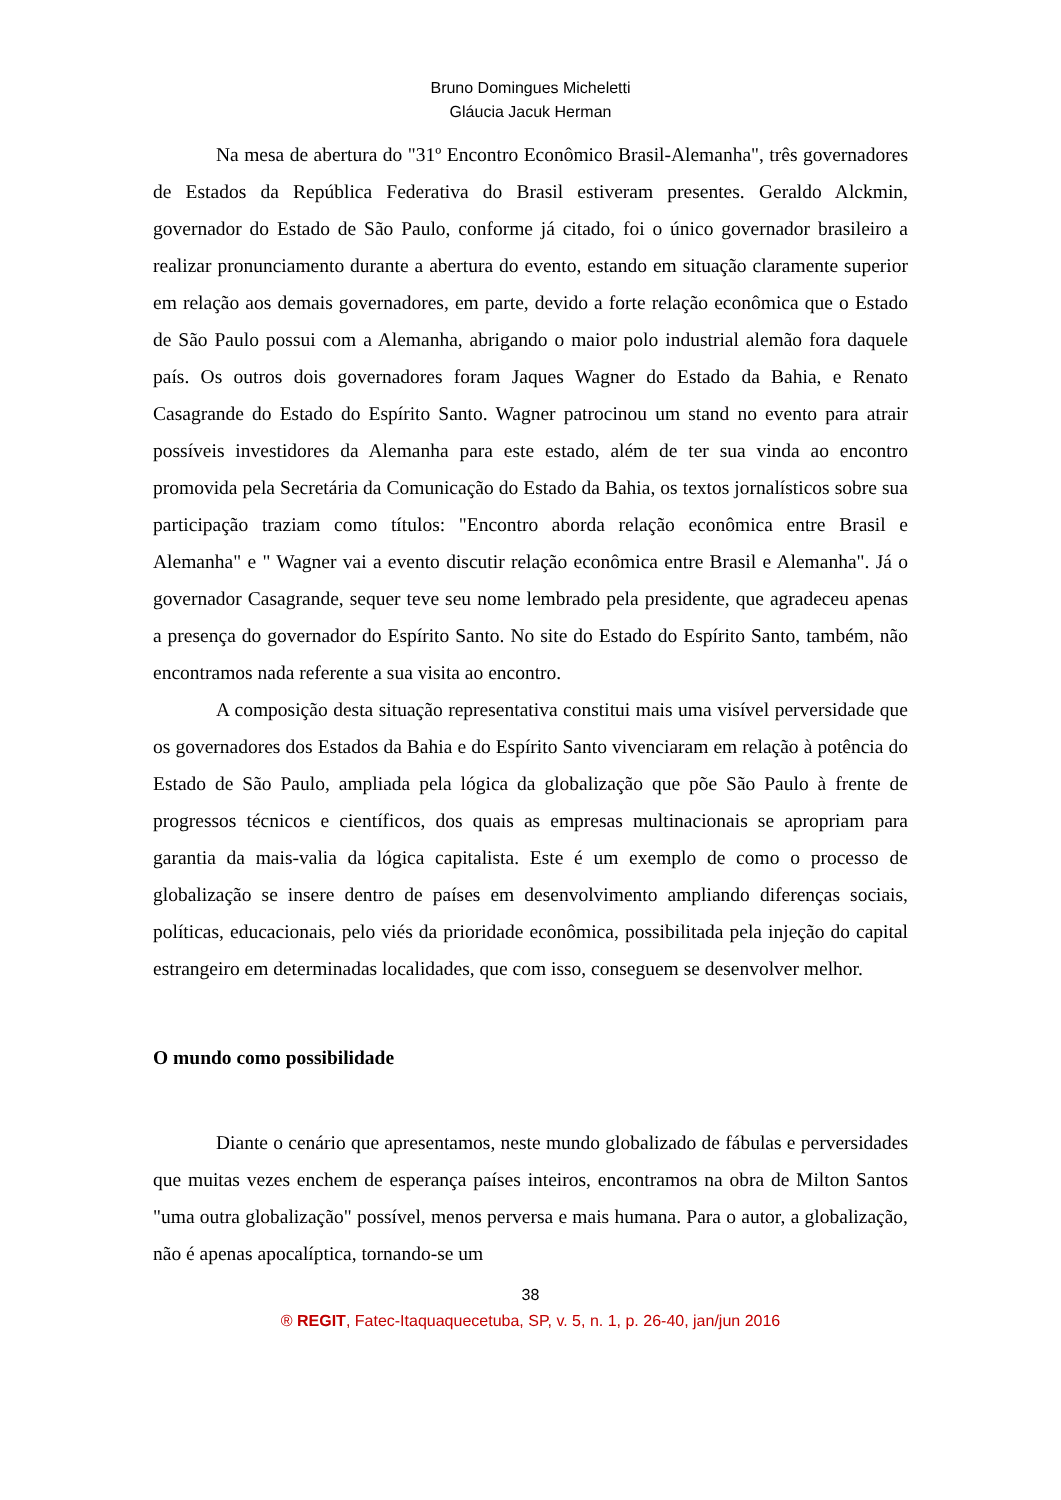Bruno Domingues Micheletti
Gláucia Jacuk Herman
Na mesa de abertura do "31º Encontro Econômico Brasil-Alemanha", três governadores de Estados da República Federativa do Brasil estiveram presentes. Geraldo Alckmin, governador do Estado de São Paulo, conforme já citado, foi o único governador brasileiro a realizar pronunciamento durante a abertura do evento, estando em situação claramente superior em relação aos demais governadores, em parte, devido a forte relação econômica que o Estado de São Paulo possui com a Alemanha, abrigando o maior polo industrial alemão fora daquele país. Os outros dois governadores foram Jaques Wagner do Estado da Bahia, e Renato Casagrande do Estado do Espírito Santo. Wagner patrocinou um stand no evento para atrair possíveis investidores da Alemanha para este estado, além de ter sua vinda ao encontro promovida pela Secretária da Comunicação do Estado da Bahia, os textos jornalísticos sobre sua participação traziam como títulos: "Encontro aborda relação econômica entre Brasil e Alemanha" e " Wagner vai a evento discutir relação econômica entre Brasil e Alemanha". Já o governador Casagrande, sequer teve seu nome lembrado pela presidente, que agradeceu apenas a presença do governador do Espírito Santo. No site do Estado do Espírito Santo, também, não encontramos nada referente a sua visita ao encontro.
A composição desta situação representativa constitui mais uma visível perversidade que os governadores dos Estados da Bahia e do Espírito Santo vivenciaram em relação à potência do Estado de São Paulo, ampliada pela lógica da globalização que põe São Paulo à frente de progressos técnicos e científicos, dos quais as empresas multinacionais se apropriam para garantia da mais-valia da lógica capitalista. Este é um exemplo de como o processo de globalização se insere dentro de países em desenvolvimento ampliando diferenças sociais, políticas, educacionais, pelo viés da prioridade econômica, possibilitada pela injeção do capital estrangeiro em determinadas localidades, que com isso, conseguem se desenvolver melhor.
O mundo como possibilidade
Diante o cenário que apresentamos, neste mundo globalizado de fábulas e perversidades que muitas vezes enchem de esperança países inteiros, encontramos na obra de Milton Santos "uma outra globalização" possível, menos perversa e mais humana. Para o autor, a globalização, não é apenas apocalíptica, tornando-se um
38
® REGIT, Fatec-Itaquaquecetuba, SP, v. 5, n. 1, p. 26-40, jan/jun 2016